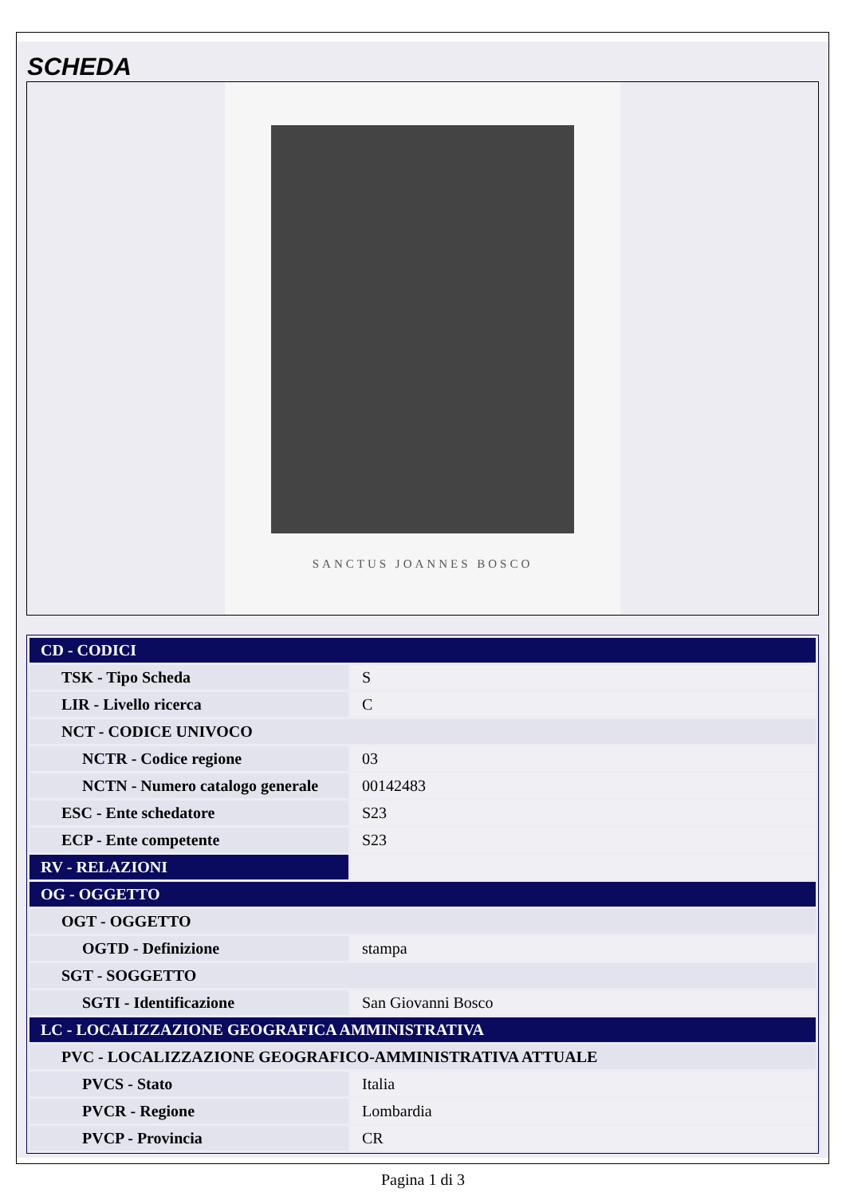SCHEDA
SANCTUS JOANNES BOSCO
| CD - CODICI | |
| TSK - Tipo Scheda | S |
| LIR - Livello ricerca | C |
| NCT - CODICE UNIVOCO | |
| NCTR - Codice regione | 03 |
| NCTN - Numero catalogo generale | 00142483 |
| ESC - Ente schedatore | S23 |
| ECP - Ente competente | S23 |
| RV - RELAZIONI | |
| OG - OGGETTO | |
| OGT - OGGETTO | |
| OGTD - Definizione | stampa |
| SGT - SOGGETTO | |
| SGTI - Identificazione | San Giovanni Bosco |
| LC - LOCALIZZAZIONE GEOGRAFICA AMMINISTRATIVA | |
| PVC - LOCALIZZAZIONE GEOGRAFICO-AMMINISTRATIVA ATTUALE | |
| PVCS - Stato | Italia |
| PVCR - Regione | Lombardia |
| PVCP - Provincia | CR |
Pagina 1 di 3